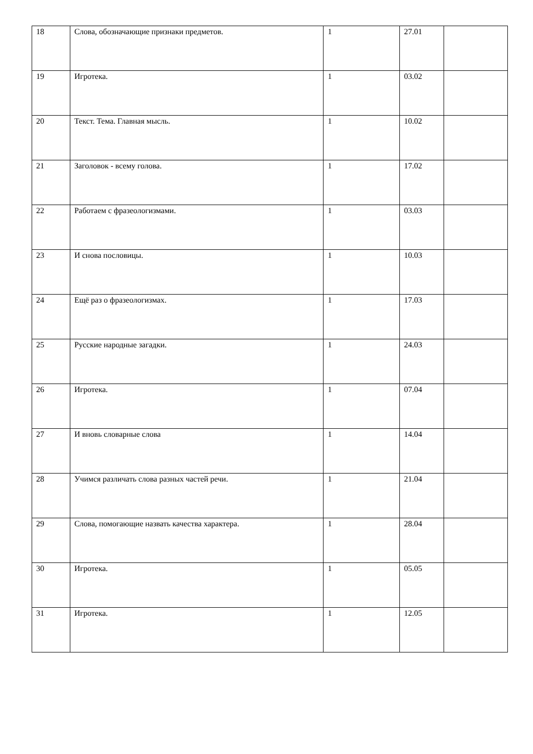| 18 | Слова, обозначающие признаки предметов. | 1 | 27.01 | |
| 19 | Игротека. | 1 | 03.02 | |
| 20 | Текст. Тема. Главная мысль. | 1 | 10.02 | |
| 21 | Заголовок - всему голова. | 1 | 17.02 | |
| 22 | Работаем с фразеологизмами. | 1 | 03.03 | |
| 23 | И снова пословицы. | 1 | 10.03 | |
| 24 | Ещё раз о фразеологизмах. | 1 | 17.03 | |
| 25 | Русские народные загадки. | 1 | 24.03 | |
| 26 | Игротека. | 1 | 07.04 | |
| 27 | И вновь словарные слова | 1 | 14.04 | |
| 28 | Учимся различать слова разных частей речи. | 1 | 21.04 | |
| 29 | Слова, помогающие назвать качества характера. | 1 | 28.04 | |
| 30 | Игротека. | 1 | 05.05 | |
| 31 | Игротека. | 1 | 12.05 | |